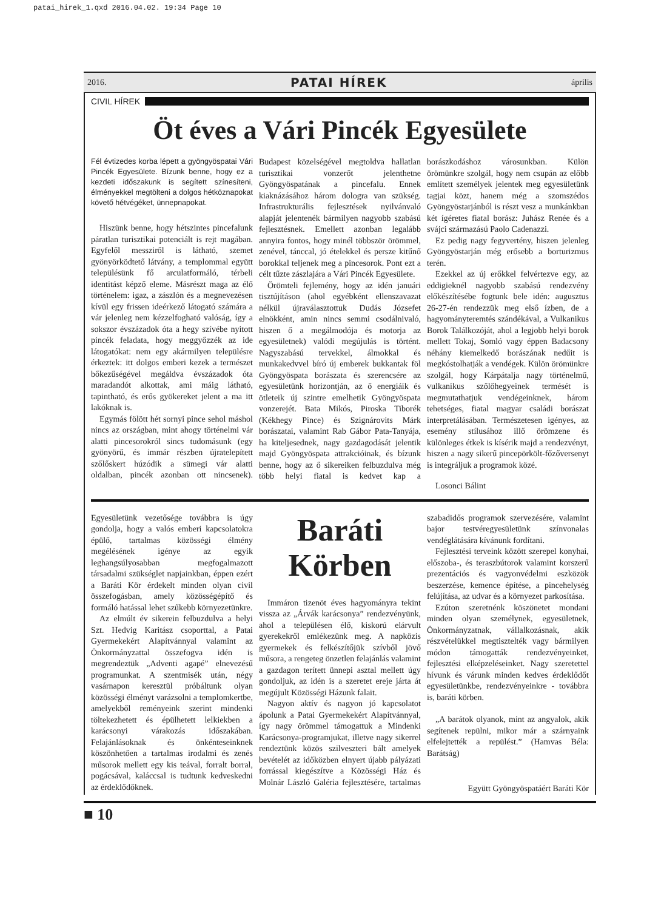patai_hirek_1.qxd 2016.04.02. 19:34 Page 10
2016. PATAI HÍREK április
CIVIL HÍREK
Öt éves a Vári Pincék Egyesülete
Fél évtizedes korba lépett a gyöngyöspatai Vári Pincék Egyesülete. Bízunk benne, hogy ez a kezdeti időszakunk is segített színesíteni, élményekkel megtölteni a dolgos hétköznapokat követő hétvégéket, ünnepnapokat.
Hiszünk benne, hogy hétszintes pincefalunk páratlan turisztikai potenciált is rejt magában. Egyfelől messziről is látható, szemet gyönyörködtető látvány, a templommal együtt településünk fő arculatformáló, térbeli identitást képző eleme. Másrészt maga az élő történelem: igaz, a zászlón és a megnevezésen kívül egy frissen ideérkező látogató számára a vár jelenleg nem kézzelfogható valóság, így a sokszor évszázadok óta a hegy szívébe nyitott pincék feladata, hogy meggyőzzék az ide látogatókat: nem egy akármilyen településre érkeztek: itt dolgos emberi kezek a természet bőkezűségével megáldva évszázadok óta maradandót alkottak, ami máig látható, tapintható, és erős gyökereket jelent a ma itt lakóknak is.
Egymás fölött hét sornyi pince sehol máshol nincs az országban, mint ahogy történelmi vár alatti pincesorokról sincs tudomásunk (egy gyönyörű, és immár részben újratelepített szőlőskert húzódik a sümegi vár alatti oldalban, pincék azonban ott nincsenek). Budapest közelségével megtoldva hallatlan turisztikai vonzerőt jelenthetne Gyöngyöspatának a pincefalu. Ennek kiaknázásához három dologra van szükség. Infrastrukturális fejlesztések nyilvánvaló alapját jelentenék bármilyen nagyobb szabású fejlesztésnek. Emellett azonban legalább annyira fontos, hogy minél többször örömmel, zenével, tánccal, jó ételekkel és persze kitűnő borokkal teljenek meg a pincesorok. Pont ezt a célt tűzte zászlajára a Vári Pincék Egyesülete.
Örömteli fejlemény, hogy az idén januári tisztújításon (ahol egyébként ellenszavazat nélkül újraválasztottuk Dudás Józsefet elnökként, amin nincs semmi csodálnivaló, hiszen ő a megálmodója és motorja az egyesületnek) valódi megújulás is történt. Nagyszabású tervekkel, álmokkal és munkakedvvel bíró új emberek bukkantak föl Gyöngyöspata borászata és szerencsére az egyesületünk horizontján, az ő energiáik és ötleteik új szintre emelhetik Gyöngyöspata vonzerejét. Bata Mikós, Piroska Tiborék (Kékhegy Pince) és Szignárovits Márk borászatai, valamint Rab Gábor Pata-Tanyája, ha kiteljesednek, nagy gazdagodását jelentik majd Gyöngyöspata attrakcióinak, és bízunk benne, hogy az ő sikereiken felbuzdulva még több helyi fiatal is kedvet kap a borászkodáshoz városunkban. Külön örömünkre szolgál, hogy nem csupán az előbb említett személyek jelentek meg egyesületünk tagjai közt, hanem még a szomszédos Gyöngyöstarjánból is részt vesz a munkánkban két ígéretes fiatal borász: Juhász Renée és a svájci származású Paolo Cadenazzi.
Ez pedig nagy fegyvertény, hiszen jelenleg Gyöngyöstarján még erősebb a borturizmus terén.
Ezekkel az új erőkkel felvértezve egy, az eddigieknél nagyobb szabású rendezvény előkészítésébe fogtunk bele idén: augusztus 26-27-én rendezzük meg első ízben, de a hagyományteremtés szándékával, a Vulkanikus Borok Találkozóját, ahol a legjobb helyi borok mellett Tokaj, Somló vagy éppen Badacsony néhány kiemelkedő borászának nedűit is megkóstolhatják a vendégek. Külön örömünkre szolgál, hogy Kárpátalja nagy történelmű, vulkanikus szőlőhegyeinek termését is megmutathatjuk vendégeinknek, három tehetséges, fiatal magyar családi borászat interpretálásában. Természetesen igényes, az esemény stílusához illő örömzene és különleges étkek is kísérik majd a rendezvényt, hiszen a nagy sikerű pincepörkölt-főzőversenyt is integráljuk a programok közé.
Losonci Bálint
Egyesületünk vezetősége továbbra is úgy gondolja, hogy a valós emberi kapcsolatokra épülő, tartalmas közösségi élmény megélésének igénye az egyik leghangsúlyosabban megfogalmazott társadalmi szükséglet napjainkban, éppen ezért a Baráti Kör érdekelt minden olyan civil összefogásban, amely közösségépítő és formáló hatással lehet szűkebb környezetünkre.
Az elmúlt év sikerein felbuzdulva a helyi Szt. Hedvig Karitász csoporttal, a Patai Gyermekekért Alapítvánnyal valamint az Önkormányzattal összefogva idén is megrendeztük „Adventi agapé” elnevezésű programunkat. A szentmisék után, négy vasárnapon keresztül próbáltunk olyan közösségi élményt varázsolni a templomkertbe, amelyekből reményeink szerint mindenki töltekezhetett és épülhetett lelkiekben a karácsonyi várakozás időszakában. Felajánlásoknak és önkénteseinknek köszönhetően a tartalmas irodalmi és zenés műsorok mellett egy kis teával, forralt borral, pogácsával, kaláccsal is tudtunk kedveskedni az érdeklődőknek.
Baráti Körben
Immáron tizenöt éves hagyományra tekint vissza az „Árvák karácsonya” rendezvényünk, ahol a településen élő, kiskorú elárvult gyerekekről emlékezünk meg. A napközis gyermekek és felkészítőjük szívből jövő műsora, a rengeteg önzetlen felajánlás valamint a gazdagon terített ünnepi asztal mellett úgy gondoljuk, az idén is a szeretet ereje járta át megújult Közösségi Házunk falait.
Nagyon aktív és nagyon jó kapcsolatot ápolunk a Patai Gyermekekért Alapítvánnyal, így nagy örömmel támogattuk a Mindenki Karácsonya-programjukat, illetve nagy sikerrel rendeztünk közös szilveszteri bált amelyek bevételét az időközben elnyert újabb pályázati forrással kiegészítve a Közösségi Ház és Molnár László Galéria fejlesztésére, tartalmas szabadidős programok szervezésére, valamint bajor testvéregyesületünk színvonalas vendéglátására kívánunk fordítani.
Fejlesztési terveink között szerepel konyhai, előszoba-, és teraszbútorok valamint korszerű prezentációs és vagyonvédelmi eszközök beszerzése, kemence építése, a pincehelység felújítása, az udvar és a környezet parkosítása.
Ezúton szeretnénk köszönetet mondani minden olyan személynek, egyesületnek, Önkormányzatnak, vállalkozásnak, akik részvételükkel megtisztelték vagy bármilyen módon támogatták rendezvényeinket, fejlesztési elképzeléseinket. Nagy szeretettel hívunk és várunk minden kedves érdeklődőt egyesületünkbe, rendezvényeinkre - továbbra is, baráti körben.
„A barátok olyanok, mint az angyalok, akik segítenek repülni, mikor már a szárnyaink elfelejtették a repülést.” (Hamvas Béla: Barátság)
Együtt Gyöngyöspatáért Baráti Kör
■ 10